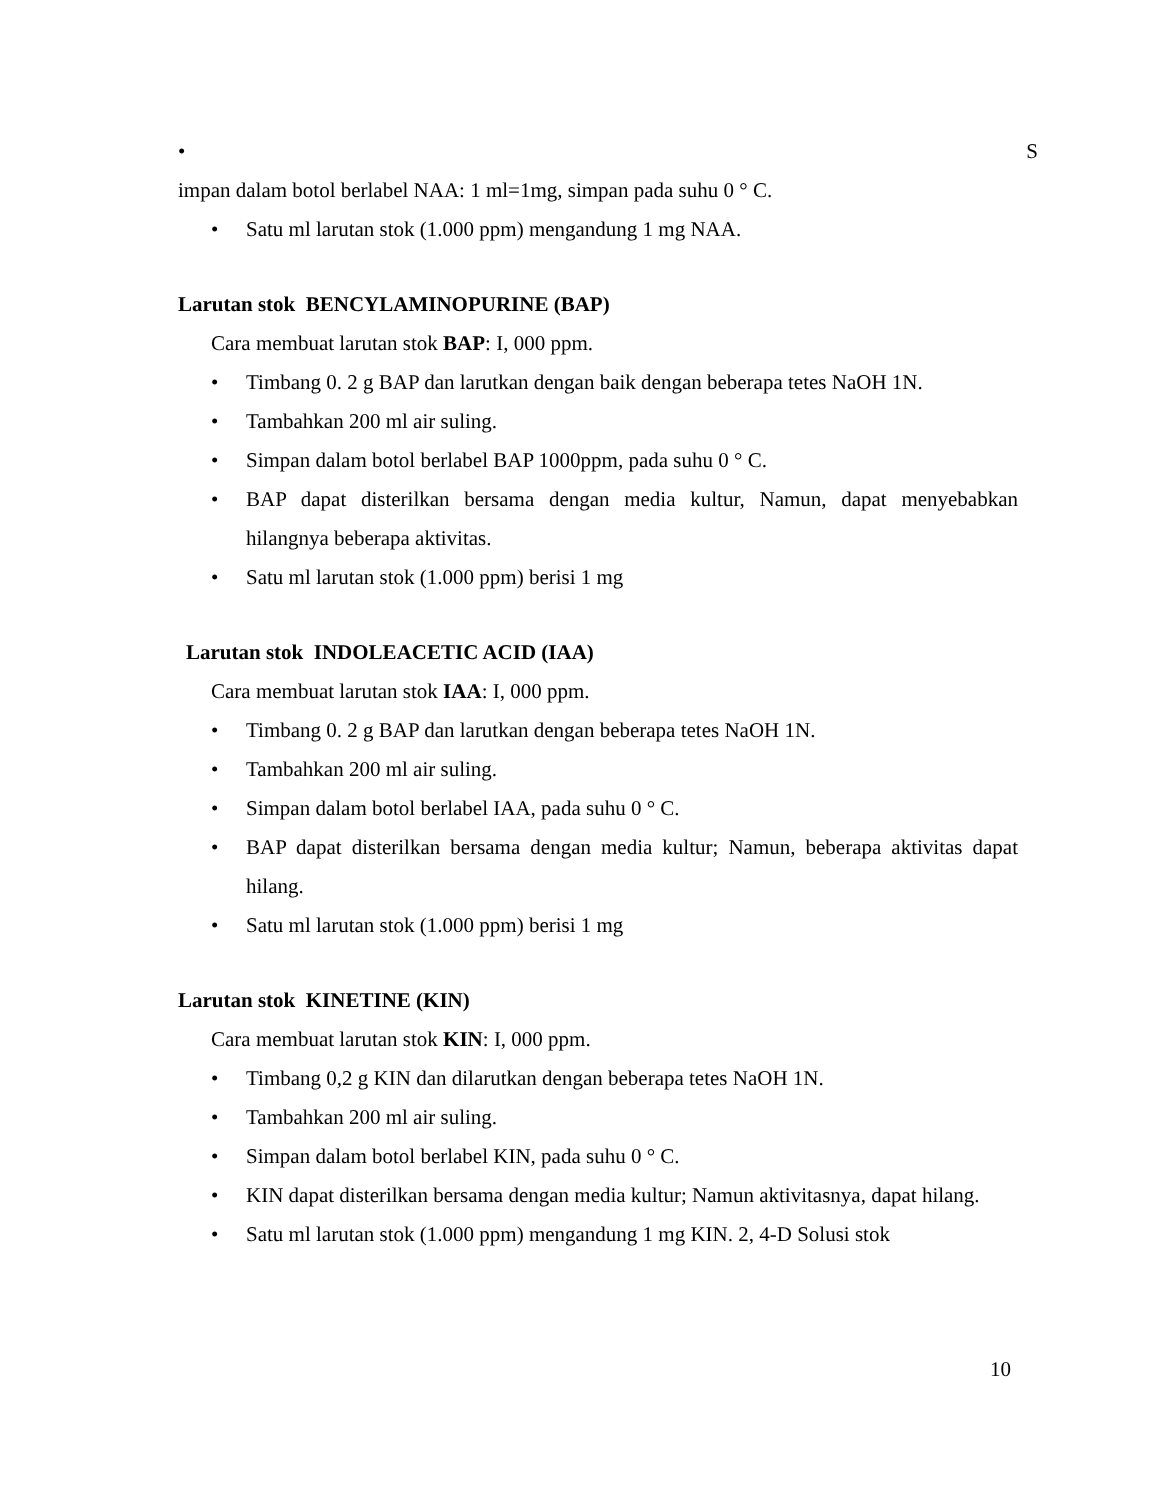• S
impan dalam botol berlabel NAA: 1 ml=1mg, simpan pada suhu 0 ° C.
• Satu ml larutan stok (1.000 ppm) mengandung 1 mg NAA.
Larutan stok BENCYLAMINOPURINE (BAP)
Cara membuat larutan stok BAP: I, 000 ppm.
• Timbang 0. 2 g BAP dan larutkan dengan baik dengan beberapa tetes NaOH 1N.
• Tambahkan 200 ml air suling.
• Simpan dalam botol berlabel BAP 1000ppm, pada suhu 0 ° C.
• BAP dapat disterilkan bersama dengan media kultur, Namun, dapat menyebabkan hilangnya beberapa aktivitas.
• Satu ml larutan stok (1.000 ppm) berisi 1 mg
Larutan stok INDOLEACETIC ACID (IAA)
Cara membuat larutan stok IAA: I, 000 ppm.
• Timbang 0. 2 g BAP dan larutkan dengan beberapa tetes NaOH 1N.
• Tambahkan 200 ml air suling.
• Simpan dalam botol berlabel IAA, pada suhu 0 ° C.
• BAP dapat disterilkan bersama dengan media kultur; Namun, beberapa aktivitas dapat hilang.
• Satu ml larutan stok (1.000 ppm) berisi 1 mg
Larutan stok KINETINE (KIN)
Cara membuat larutan stok KIN: I, 000 ppm.
• Timbang 0,2 g KIN dan dilarutkan dengan beberapa tetes NaOH 1N.
• Tambahkan 200 ml air suling.
• Simpan dalam botol berlabel KIN, pada suhu 0 ° C.
• KIN dapat disterilkan bersama dengan media kultur; Namun aktivitasnya, dapat hilang.
• Satu ml larutan stok (1.000 ppm) mengandung 1 mg KIN. 2, 4-D Solusi stok
10